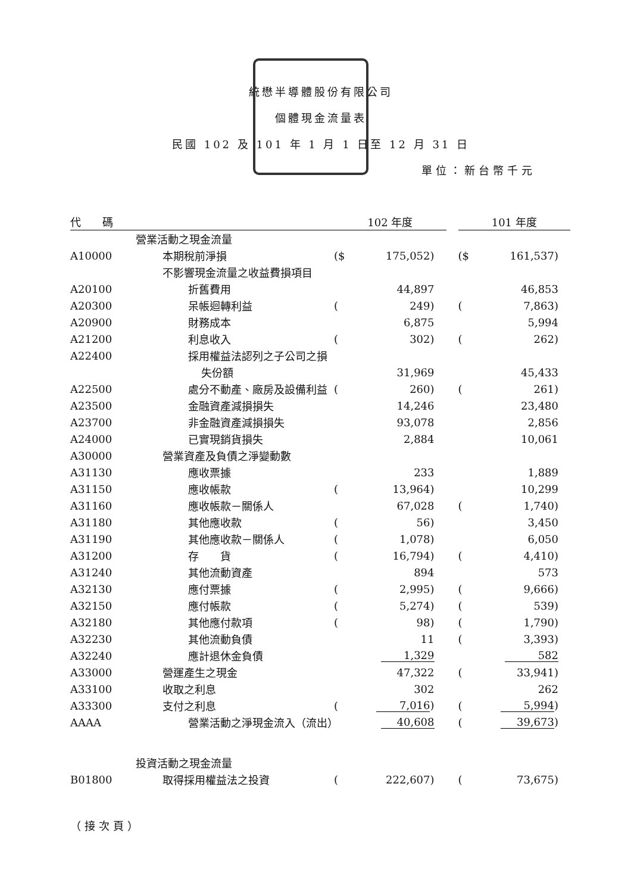統懋半導體股份有限公司
個體現金流量表
民國 102 及 101 年 1 月 1 日至 12 月 31 日
單位：新台幣千元
| 代 碼 | | 102 年度 | | | 101 年度 | |
| --- | --- | --- | --- | --- | --- | --- |
| | 營業活動之現金流量 | | | | | |
| A10000 | 本期稅前淨損 | ($ | 175,052) | | ($ | 161,537) |
| | 不影響現金流量之收益費損項目 | | | | | |
| A20100 | 折舊費用 | | 44,897 | | | 46,853 |
| A20300 | 呆帳迴轉利益 | ( | 249) | | ( | 7,863) |
| A20900 | 財務成本 | | 6,875 | | | 5,994 |
| A21200 | 利息收入 | ( | 302) | | ( | 262) |
| A22400 | 採用權益法認列之子公司之損 | | | | | |
| | 失份額 | | 31,969 | | | 45,433 |
| A22500 | 處分不動產、廠房及設備利益 | ( | 260) | | ( | 261) |
| A23500 | 金融資產減損損失 | | 14,246 | | | 23,480 |
| A23700 | 非金融資產減損損失 | | 93,078 | | | 2,856 |
| A24000 | 已實現銷貨損失 | | 2,884 | | | 10,061 |
| A30000 | 營業資產及負債之淨變動數 | | | | | |
| A31130 | 應收票據 | | 233 | | | 1,889 |
| A31150 | 應收帳款 | ( | 13,964) | | | 10,299 |
| A31160 | 應收帳款－關係人 | | 67,028 | | ( | 1,740) |
| A31180 | 其他應收款 | ( | 56) | | | 3,450 |
| A31190 | 其他應收款－關係人 | ( | 1,078) | | | 6,050 |
| A31200 | 存 貨 | ( | 16,794) | | ( | 4,410) |
| A31240 | 其他流動資產 | | 894 | | | 573 |
| A32130 | 應付票據 | ( | 2,995) | | ( | 9,666) |
| A32150 | 應付帳款 | ( | 5,274) | | ( | 539) |
| A32180 | 其他應付款項 | ( | 98) | | ( | 1,790) |
| A32230 | 其他流動負債 | | 11 | | ( | 3,393) |
| A32240 | 應計退休金負債 | | 1,329 | | | 582 |
| A33000 | 營運產生之現金 | | 47,322 | | ( | 33,941) |
| A33100 | 收取之利息 | | 302 | | | 262 |
| A33300 | 支付之利息 | ( | 7,016 ) | | ( | 5,994 ) |
| AAAA | 營業活動之淨現金流入（流出） | | 40,608 | | ( | 39,673 ) |
| | 投資活動之現金流量 | | | | | |
| B01800 | 取得採用權益法之投資 | ( | 222,607) | | ( | 73,675) |
（接次頁）